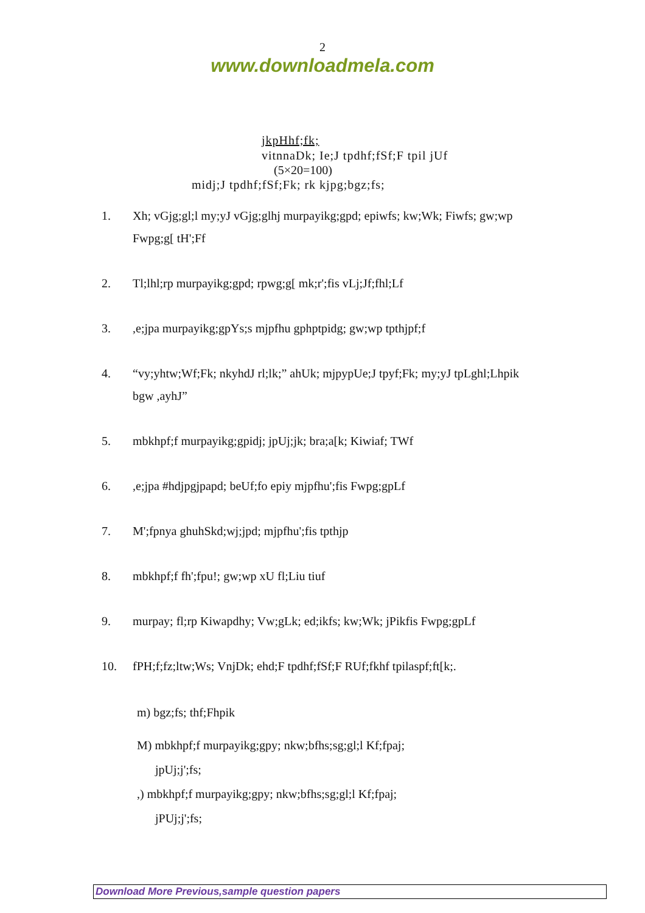2
www.downloadmela.com
jkpHhf;fk;
vitnnaDk; Ie;J tpdhf;fSf;F tpil jUf
(5×20=100)
midj;J tpdhf;fSf;Fk; rk kjpg;bgz;fs;
1. Xh; vGjg;gl;l my;yJ vGjg;glhj murpayikg;gpd; epiwfs; kw;Wk; Fiwfs; gw;wp Fwpg;g[ tH';Ff
2. Tl;lhl;rp murpayikg;gpd; rpwg;g[ mk;r';fis vLj;Jf;fhl;Lf
3.,e;jpa murpayikg;gpYs;s mjpfhu gphptpidg; gw;wp tpthjpf;f
4. “vy;yhtw;Wf;Fk; nkyhdJ rl;lk;” ahUk; mjpypUe;J tpyf;Fk; my;yJ tpLghl;Lhpik bgw ,ayhJ”
5. mbkhpf;f murpayikg;gpidj; jpUj;jk; bra;a[k; Kiwiaf; TWf
6.,e;jpa #hdjpgjpapd; beUf;fo epiy mjpfhu';fis Fwpg;gpLf
7. M';fpnya ghuhSkd;wj;jpd; mjpfhu';fis tpthjp
8. mbkhpf;f fh';fpu!; gw;wp xU fl;Liu tiuf
9. murpay; fl;rp Kiwapdhy; Vw;gLk; ed;ikfs; kw;Wk; jPikfis Fwpg;gpLf
10. fPH;f;fz;ltw;Ws; VnjDk; ehd;F tpdhf;fSf;F RUf;fkhf tpilaspf;ft[k;.
m) bgz;fs; thf;Fhpik
M) mbkhpf;f murpayikg;gpy; nkw;bfhs;sg;gl;l Kf;fpaj;
jpUj;j';fs;
,) mbkhpf;f murpayikg;gpy; nkw;bfhs;sg;gl;l Kf;fpaj;
jPUj;j';fs;
Download More Previous,sample question papers